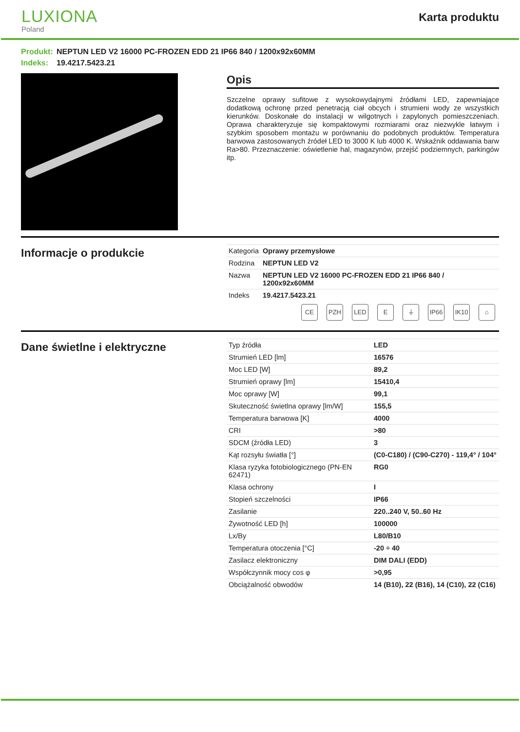LUXIONA
Poland
Karta produktu
Produkt: NEPTUN LED V2 16000 PC-FROZEN EDD 21 IP66 840 / 1200x92x60MM
Indeks: 19.4217.5423.21
Opis
Szczelne oprawy sufitowe z wysokowydajnymi źródłami LED, zapewniające dodatkową ochronę przed penetracją ciał obcych i strumieni wody ze wszystkich kierunków. Doskonałe do instalacji w wilgotnych i zapylonych pomieszczeniach. Oprawa charakteryzuje się kompaktowymi rozmiarami oraz niezwykle łatwym i szybkim sposobem montażu w porównaniu do podobnych produktów. Temperatura barwowa zastosowanych źródeł LED to 3000 K lub 4000 K. Wskaźnik oddawania barw Ra>80. Przeznaczenie: oświetlenie hal, magazynów, przejść podziemnych, parkingów itp.
Informacje o produkcie
| Kategoria | Oprawy przemysłowe |
| Rodzina | NEPTUN LED V2 |
| Nazwa | NEPTUN LED V2 16000 PC-FROZEN EDD 21 IP66 840 / 1200x92x60MM |
| Indeks | 19.4217.5423.21 |
CE PZH LED E ⏚ IP66 IK10 ⌂
Dane świetlne i elektryczne
| Typ źródła | LED |
| Strumień LED [lm] | 16576 |
| Moc LED [W] | 89,2 |
| Strumień oprawy [lm] | 15410,4 |
| Moc oprawy [W] | 99,1 |
| Skuteczność świetlna oprawy [lm/W] | 155,5 |
| Temperatura barwowa [K] | 4000 |
| CRI | >80 |
| SDCM (źródła LED) | 3 |
| Kąt rozsyłu światła [°] | (C0-C180) / (C90-C270) - 119,4° / 104° |
| Klasa ryzyka fotobiologicznego (PN-EN 62471) | RG0 |
| Klasa ochrony | I |
| Stopień szczelności | IP66 |
| Zasilanie | 220..240 V, 50..60 Hz |
| Żywotność LED [h] | 100000 |
| Lx/By | L80/B10 |
| Temperatura otoczenia [°C] | -20 ÷ 40 |
| Zasilacz elektroniczny | DIM DALI (EDD) |
| Współczynnik mocy cos φ | >0,95 |
| Obciążalność obwodów | 14 (B10), 22 (B16), 14 (C10), 22 (C16) |